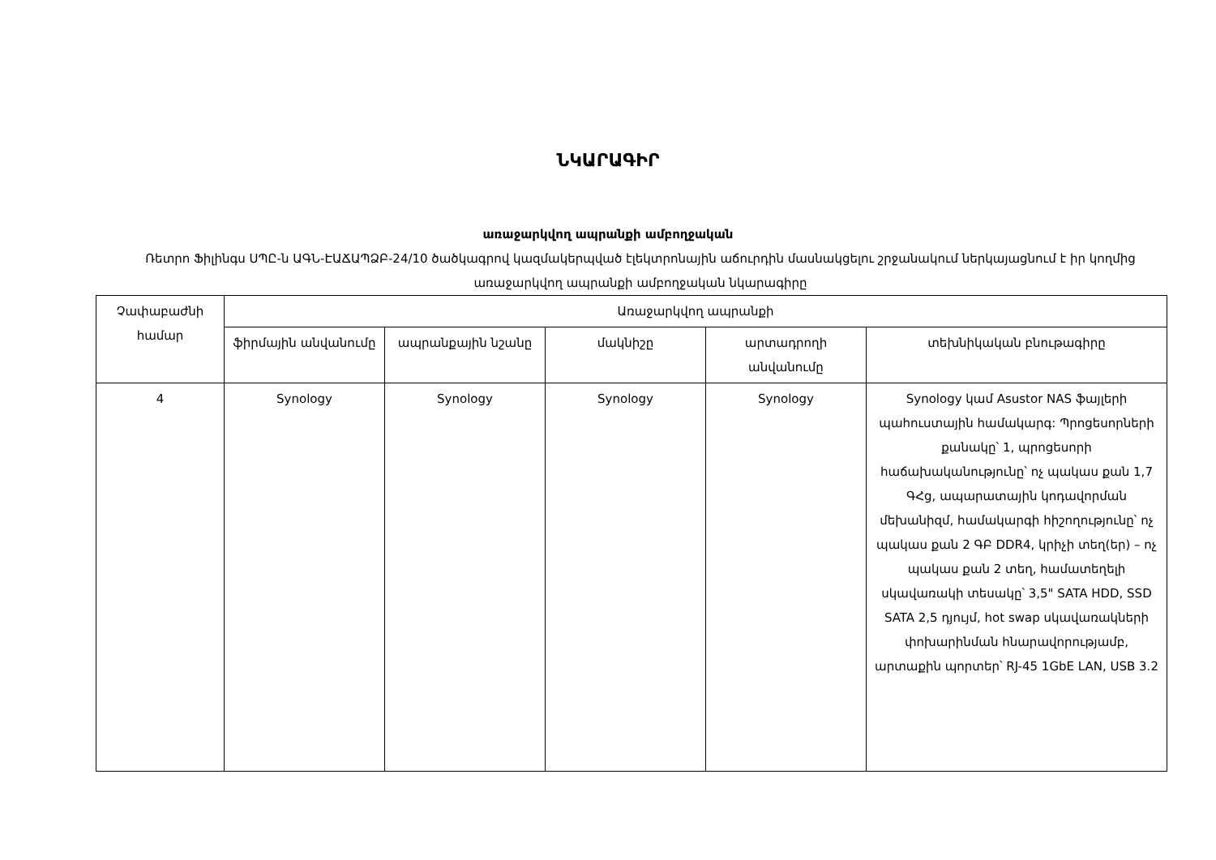ՆԿԱՐԱԳԻՐ
առաջարկվող ապրանքի ամբողջական
Ռետրո Ֆիլինգս ՍՊԸ-ն ԱԳՆ-ԷԱՃԱՊՁԲ-24/10 ծածկագրով կազմակերպված էլեկտրոնային աճուրդին մասնակցելու շրջանակում ներկայացնում է իր կողմից առաջարկվող ապրանքի ամբողջական նկարագիրը
| Չափաբաժնի համար | Առաջարկվող ապրանքի | | | | |
| --- | --- | --- | --- | --- | --- |
| | ֆիրմային անվանումը | ապրանքային նշանը | մակնիշը | արտադրողի անվանումը | տեխնիկական բնութագիրը |
| 4 | Synology | Synology | Synology | Synology | Synology կամ Asustor NAS ֆայլերի պահուստային համակարգ: Պրոցեսորների քանակը՝ 1, պրոցեսորի հաճախականությունը՝ ոչ պակաս քան 1,7 ԳՀց, ապարատային կոդավորման մեխանիզմ, համակարգի հիշողությունը՝ ոչ պակաս քան 2 ԳԲ DDR4, կրիչի տեղ(եր) – ոչ պակաս քան 2 տեղ, համատեղելի սկավառակի տեսակը՝ 3,5" SATA HDD, SSD SATA 2,5 դյույմ, hot swap սկավառակների փոխարինման հնարավորությամբ, արտաքին պորտեր՝ RJ-45 1GbE LAN, USB 3.2 |